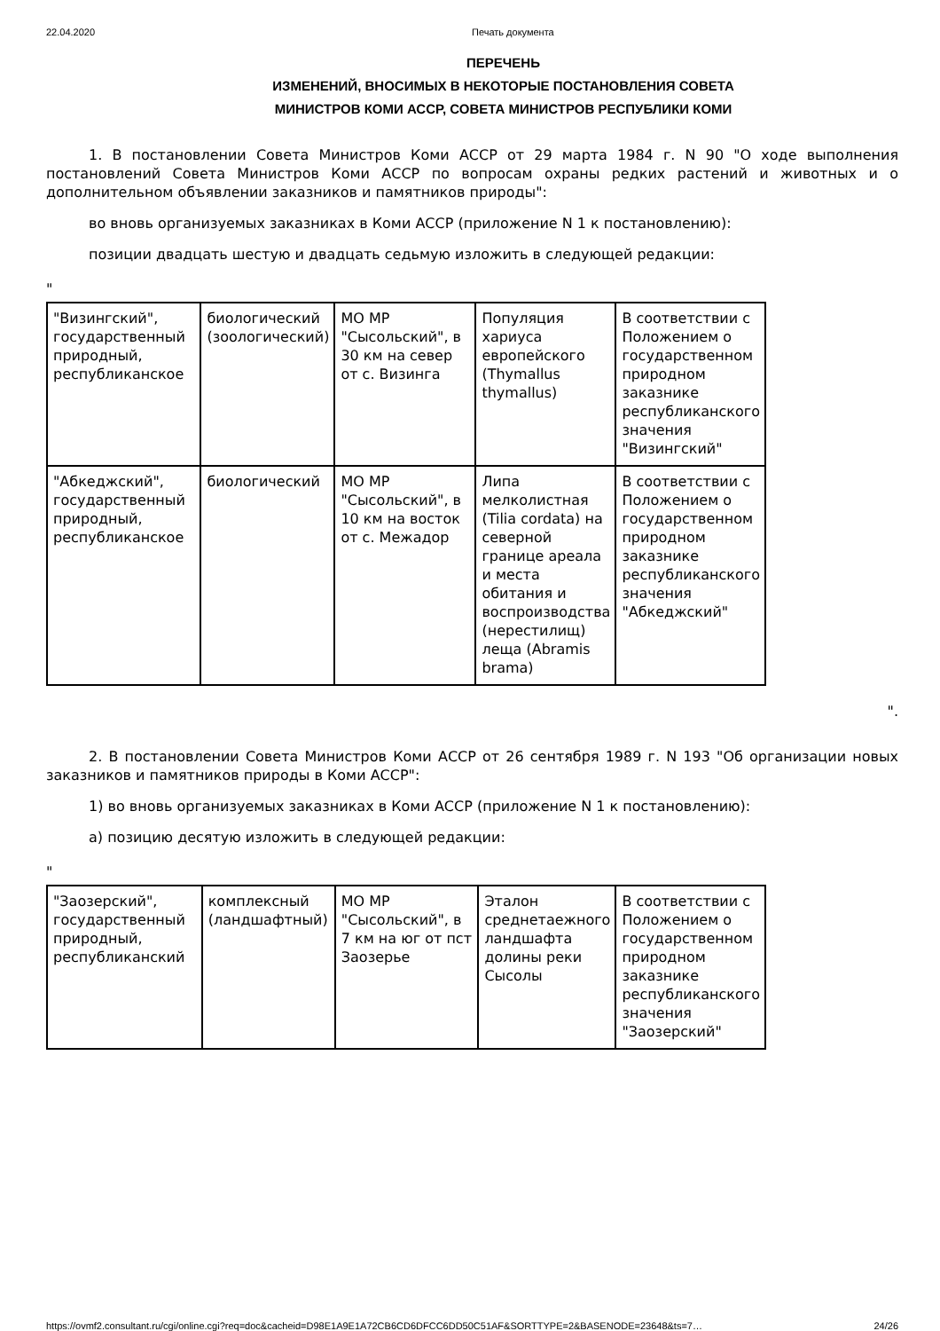22.04.2020 Печать документа
ПЕРЕЧЕНЬ
ИЗМЕНЕНИЙ, ВНОСИМЫХ В НЕКОТОРЫЕ ПОСТАНОВЛЕНИЯ СОВЕТА
МИНИСТРОВ КОМИ АССР, СОВЕТА МИНИСТРОВ РЕСПУБЛИКИ КОМИ
1. В постановлении Совета Министров Коми АССР от 29 марта 1984 г. N 90 "О ходе выполнения постановлений Совета Министров Коми АССР по вопросам охраны редких растений и животных и о дополнительном объявлении заказников и памятников природы":
во вновь организуемых заказниках в Коми АССР (приложение N 1 к постановлению):
позиции двадцать шестую и двадцать седьмую изложить в следующей редакции:
"
| "Визингский", государственный природный, республиканское | биологический (зоологический) | МО МР "Сысольский", в 30 км на север от с. Визинга | Популяция хариуса европейского (Thymallus thymallus) | В соответствии с Положением о государственном природном заказнике республиканского значения "Визингский" |
| "Абкеджский", государственный природный, республиканское | биологический | МО МР "Сысольский", в 10 км на восток от с. Межадор | Липа мелколистная (Tilia cordata) на северной границе ареала и места обитания и воспроизводства (нерестилищ) леща (Abramis brama) | В соответствии с Положением о государственном природном заказнике республиканского значения "Абкеджский" |
".
2. В постановлении Совета Министров Коми АССР от 26 сентября 1989 г. N 193 "Об организации новых заказников и памятников природы в Коми АССР":
1) во вновь организуемых заказниках в Коми АССР (приложение N 1 к постановлению):
а) позицию десятую изложить в следующей редакции:
"
| "Заозерский", государственный природный, республиканский | комплексный (ландшафтный) | МО МР "Сысольский", в 7 км на юг от пст Заозерье | Эталон среднетаежного ландшафта долины реки Сысолы | В соответствии с Положением о государственном природном заказнике республиканского значения "Заозерский" |
https://ovmf2.consultant.ru/cgi/online.cgi?req=doc&cacheid=D98E1A9E1A72CB6CD6DFCC6DD50C51AF&SORTTYPE=2&BASENODE=23648&ts=7… 24/26